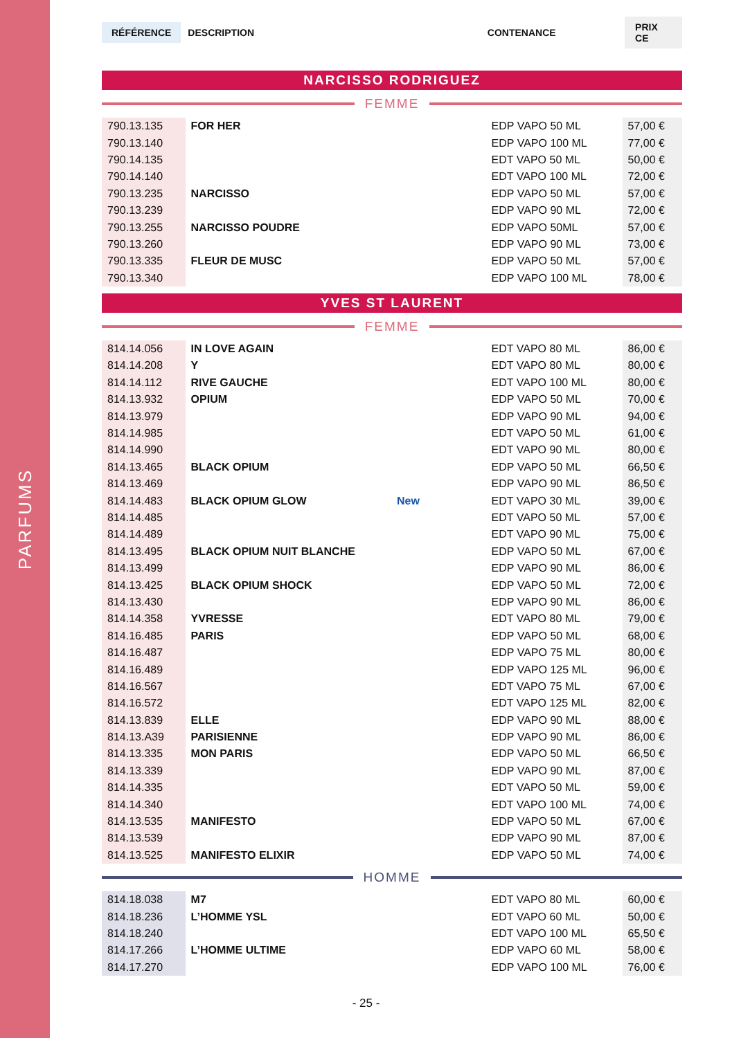PARFUMS
RÉFÉRENCE DESCRIPTION CONTENANCE PRIX CE
NARCISSO RODRIGUEZ
FEMME
| 790.13.135 | FOR HER | | EDP VAPO 50 ML | 57,00 € |
| 790.13.140 | | | EDP VAPO 100 ML | 77,00 € |
| 790.14.135 | | | EDT VAPO 50 ML | 50,00 € |
| 790.14.140 | | | EDT VAPO 100 ML | 72,00 € |
| 790.13.235 | NARCISSO | | EDP VAPO 50 ML | 57,00 € |
| 790.13.239 | | | EDP VAPO 90 ML | 72,00 € |
| 790.13.255 | NARCISSO POUDRE | | EDP VAPO 50ML | 57,00 € |
| 790.13.260 | | | EDP VAPO 90 ML | 73,00 € |
| 790.13.335 | FLEUR DE MUSC | | EDP VAPO 50 ML | 57,00 € |
| 790.13.340 | | | EDP VAPO 100 ML | 78,00 € |
YVES ST LAURENT
FEMME
| 814.14.056 | IN LOVE AGAIN | | EDT VAPO 80 ML | 86,00 € |
| 814.14.208 | Y | | EDT VAPO 80 ML | 80,00 € |
| 814.14.112 | RIVE GAUCHE | | EDT VAPO 100 ML | 80,00 € |
| 814.13.932 | OPIUM | | EDP VAPO 50 ML | 70,00 € |
| 814.13.979 | | | EDP VAPO 90 ML | 94,00 € |
| 814.14.985 | | | EDT VAPO 50 ML | 61,00 € |
| 814.14.990 | | | EDT VAPO 90 ML | 80,00 € |
| 814.13.465 | BLACK OPIUM | | EDP VAPO 50 ML | 66,50 € |
| 814.13.469 | | | EDP VAPO 90 ML | 86,50 € |
| 814.14.483 | BLACK OPIUM GLOW | New | EDT VAPO 30 ML | 39,00 € |
| 814.14.485 | | | EDT VAPO 50 ML | 57,00 € |
| 814.14.489 | | | EDT VAPO 90 ML | 75,00 € |
| 814.13.495 | BLACK OPIUM NUIT BLANCHE | | EDP VAPO 50 ML | 67,00 € |
| 814.13.499 | | | EDP VAPO 90 ML | 86,00 € |
| 814.13.425 | BLACK OPIUM SHOCK | | EDP VAPO 50 ML | 72,00 € |
| 814.13.430 | | | EDP VAPO 90 ML | 86,00 € |
| 814.14.358 | YVRESSE | | EDT VAPO 80 ML | 79,00 € |
| 814.16.485 | PARIS | | EDP VAPO 50 ML | 68,00 € |
| 814.16.487 | | | EDP VAPO 75 ML | 80,00 € |
| 814.16.489 | | | EDP VAPO 125 ML | 96,00 € |
| 814.16.567 | | | EDT VAPO 75 ML | 67,00 € |
| 814.16.572 | | | EDT VAPO 125 ML | 82,00 € |
| 814.13.839 | ELLE | | EDP VAPO 90 ML | 88,00 € |
| 814.13.A39 | PARISIENNE | | EDP VAPO 90 ML | 86,00 € |
| 814.13.335 | MON PARIS | | EDP VAPO 50 ML | 66,50 € |
| 814.13.339 | | | EDP VAPO 90 ML | 87,00 € |
| 814.14.335 | | | EDT VAPO 50 ML | 59,00 € |
| 814.14.340 | | | EDT VAPO 100 ML | 74,00 € |
| 814.13.535 | MANIFESTO | | EDP VAPO 50 ML | 67,00 € |
| 814.13.539 | | | EDP VAPO 90 ML | 87,00 € |
| 814.13.525 | MANIFESTO ELIXIR | | EDP VAPO 50 ML | 74,00 € |
HOMME
| 814.18.038 | M7 | | EDT VAPO 80 ML | 60,00 € |
| 814.18.236 | L’HOMME YSL | | EDT VAPO 60 ML | 50,00 € |
| 814.18.240 | | | EDT VAPO 100 ML | 65,50 € |
| 814.17.266 | L’HOMME ULTIME | | EDP VAPO 60 ML | 58,00 € |
| 814.17.270 | | | EDP VAPO 100 ML | 76,00 € |
- 25 -